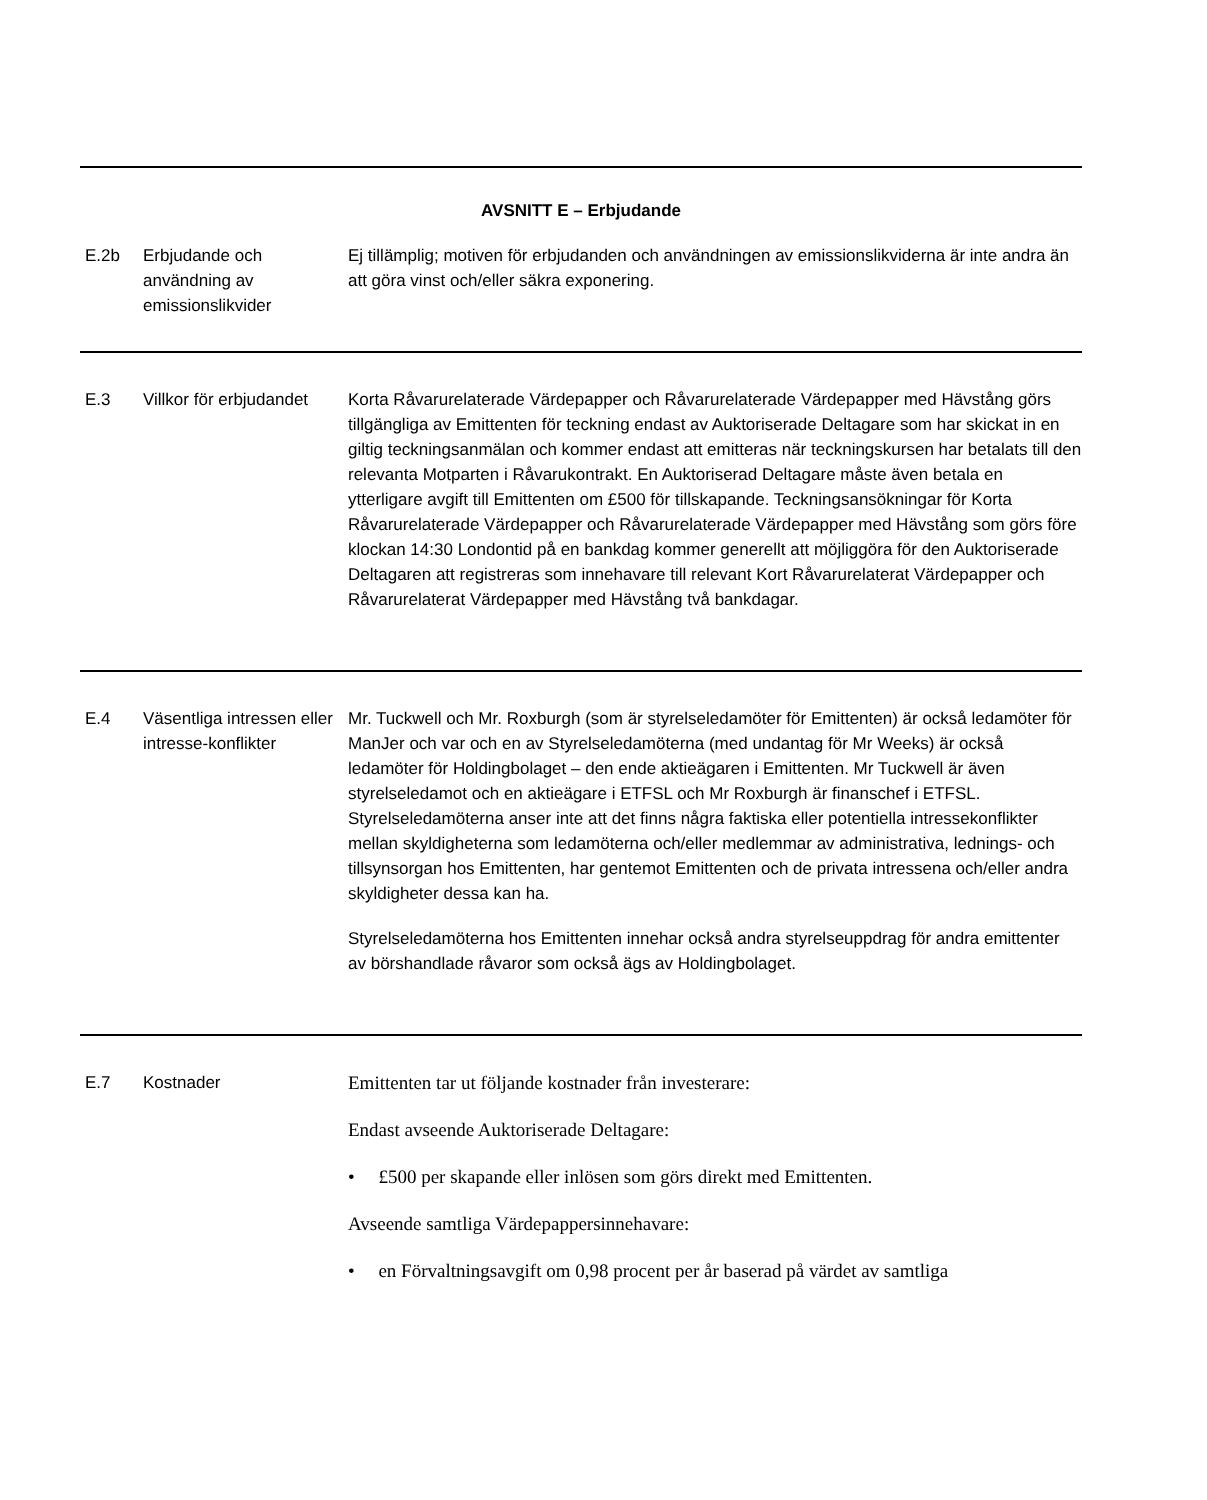| AVSNITT E – Erbjudande | | |
| E.2b | Erbjudande och användning av emissionslikvider | Ej tillämplig; motiven för erbjudanden och användningen av emissionslikviderna är inte andra än att göra vinst och/eller säkra exponering. |
| E.3 | Villkor för erbjudandet | Korta Råvarurelaterade Värdepapper och Råvarurelaterade Värdepapper med Hävstång görs tillgängliga av Emittenten för teckning endast av Auktoriserade Deltagare som har skickat in en giltig teckningsanmälan och kommer endast att emitteras när teckningskursen har betalats till den relevanta Motparten i Råvarukontrakt. En Auktoriserad Deltagare måste även betala en ytterligare avgift till Emittenten om £500 för tillskapande. Teckningsansökningar för Korta Råvarurelaterade Värdepapper och Råvarurelaterade Värdepapper med Hävstång som görs före klockan 14:30 Londontid på en bankdag kommer generellt att möjliggöra för den Auktoriserade Deltagaren att registreras som innehavare till relevant Kort Råvarurelaterat Värdepapper och Råvarurelaterat Värdepapper med Hävstång två bankdagar. |
| E.4 | Väsentliga intressen eller intresse-konflikter | Mr. Tuckwell och Mr. Roxburgh (som är styrelseledamöter för Emittenten) är också ledamöter för ManJer och var och en av Styrelseledamöterna (med undantag för Mr Weeks) är också ledamöter för Holdingbolaget – den ende aktieägaren i Emittenten. Mr Tuckwell är även styrelseledamot och en aktieägare i ETFSL och Mr Roxburgh är finanschef i ETFSL. Styrelseledamöterna anser inte att det finns några faktiska eller potentiella intressekonflikter mellan skyldigheterna som ledamöterna och/eller medlemmar av administrativa, lednings- och tillsynsorgan hos Emittenten, har gentemot Emittenten och de privata intressena och/eller andra skyldigheter dessa kan ha. Styrelseledamöterna hos Emittenten innehar också andra styrelseuppdrag för andra emittenter av börshandlade råvaror som också ägs av Holdingbolaget. |
| E.7 | Kostnader | Emittenten tar ut följande kostnader från investerare: Endast avseende Auktoriserade Deltagare: • £500 per skapande eller inlösen som görs direkt med Emittenten. Avseende samtliga Värdepappersinnehavare: • en Förvaltningsavgift om 0,98 procent per år baserad på värdet av samtliga |